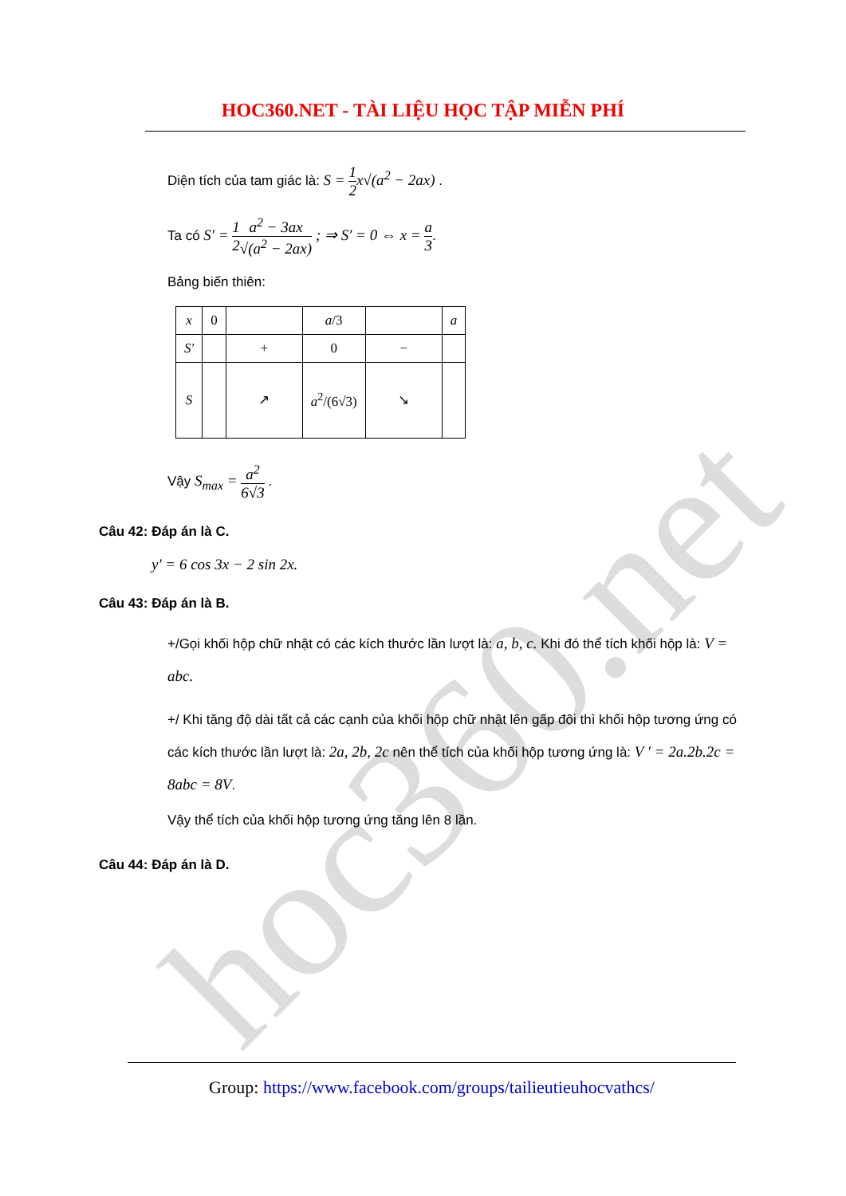hoc360.net
HOC360.NET - TÀI LIỆU HỌC TẬP MIỄN PHÍ
Diện tích của tam giác là: S = 1 2x√(a<sup>2</sup> − 2ax) .
Ta có S′ = 1 2 a<sup>2</sup> − 3ax √(a<sup>2</sup> − 2ax) ; ⇒ S′ = 0 ⇔ x = a 3.
Bảng biến thiên:
| x | 0 | | a /3 | | a |
| S′ | | + | 0 | − | |
| S | | ↗ | a<sup>2</sup>/(6√3) | ↘ | |
Vậy S<sub>max</sub> = a<sup>2</sup> 6√3 .
Câu 42: Đáp án là C.
y′ = 6 cos 3x − 2 sin 2x.
Câu 43: Đáp án là B.
+/Gọi khối hộp chữ nhật có các kích thước lần lượt là: a, b, c. Khi đó thể tích khối hộp là: V = abc.
+/ Khi tăng độ dài tất cả các cạnh của khối hộp chữ nhật lên gấp đôi thì khối hộp tương ứng có các kích thước lần lượt là: 2a, 2b, 2c nên thể tích của khối hộp tương ứng là: V ' = 2a.2b.2c = 8abc = 8V.
Vậy thể tích của khối hộp tương ứng tăng lên 8 lần.
Câu 44: Đáp án là D.
Group: https://www.facebook.com/groups/tailieutieuhocvathcs/